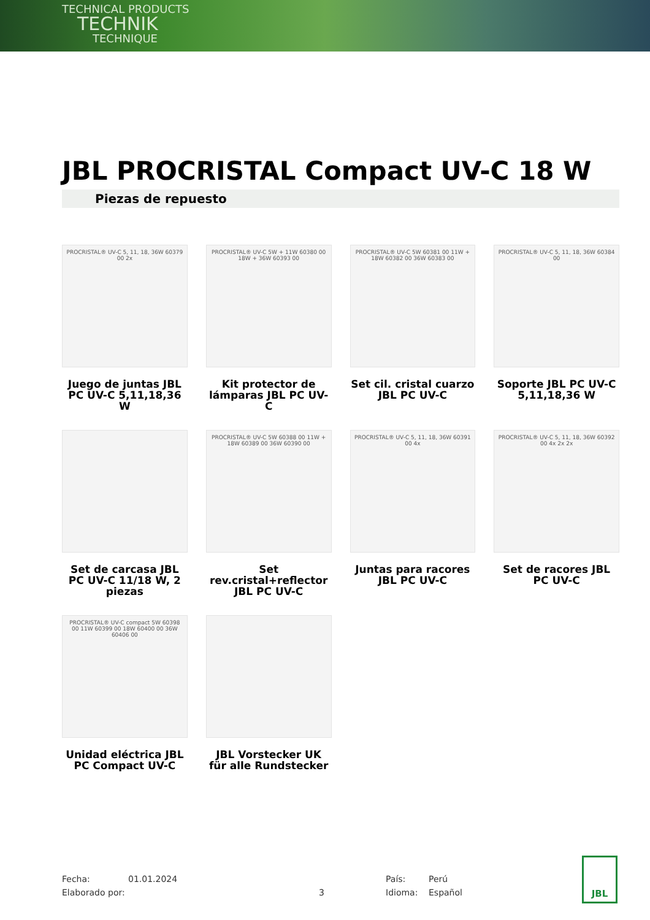TECHNICAL PRODUCTS
TECHNIK
TECHNIQUE
JBL PROCRISTAL Compact UV-C 18 W
Piezas de repuesto
PROCRISTAL® UV-C 5, 11, 18, 36W 60379 00 2x
Juego de juntas JBL PC UV-C 5,11,18,36 W
PROCRISTAL® UV-C 5W + 11W 60380 00 18W + 36W 60393 00
Kit protector de lámparas JBL PC UV-C
PROCRISTAL® UV-C 5W 60381 00 11W + 18W 60382 00 36W 60383 00
Set cil. cristal cuarzo JBL PC UV-C
PROCRISTAL® UV-C 5, 11, 18, 36W 60384 00
Soporte JBL PC UV-C 5,11,18,36 W
Set de carcasa JBL PC UV-C 11/18 W, 2 piezas
PROCRISTAL® UV-C 5W 60388 00 11W + 18W 60389 00 36W 60390 00
Set rev.cristal+reflector JBL PC UV-C
PROCRISTAL® UV-C 5, 11, 18, 36W 60391 00 4x
Juntas para racores JBL PC UV-C
PROCRISTAL® UV-C 5, 11, 18, 36W 60392 00 4x 2x 2x
Set de racores JBL PC UV-C
PROCRISTAL® UV-C compact 5W 60398 00 11W 60399 00 18W 60400 00 36W 60406 00
Unidad eléctrica JBL PC Compact UV-C
JBL Vorstecker UK für alle Rundstecker
Fecha: 01.01.2024 País: Perú Elaborado por: 3 Idioma: Español
JBL